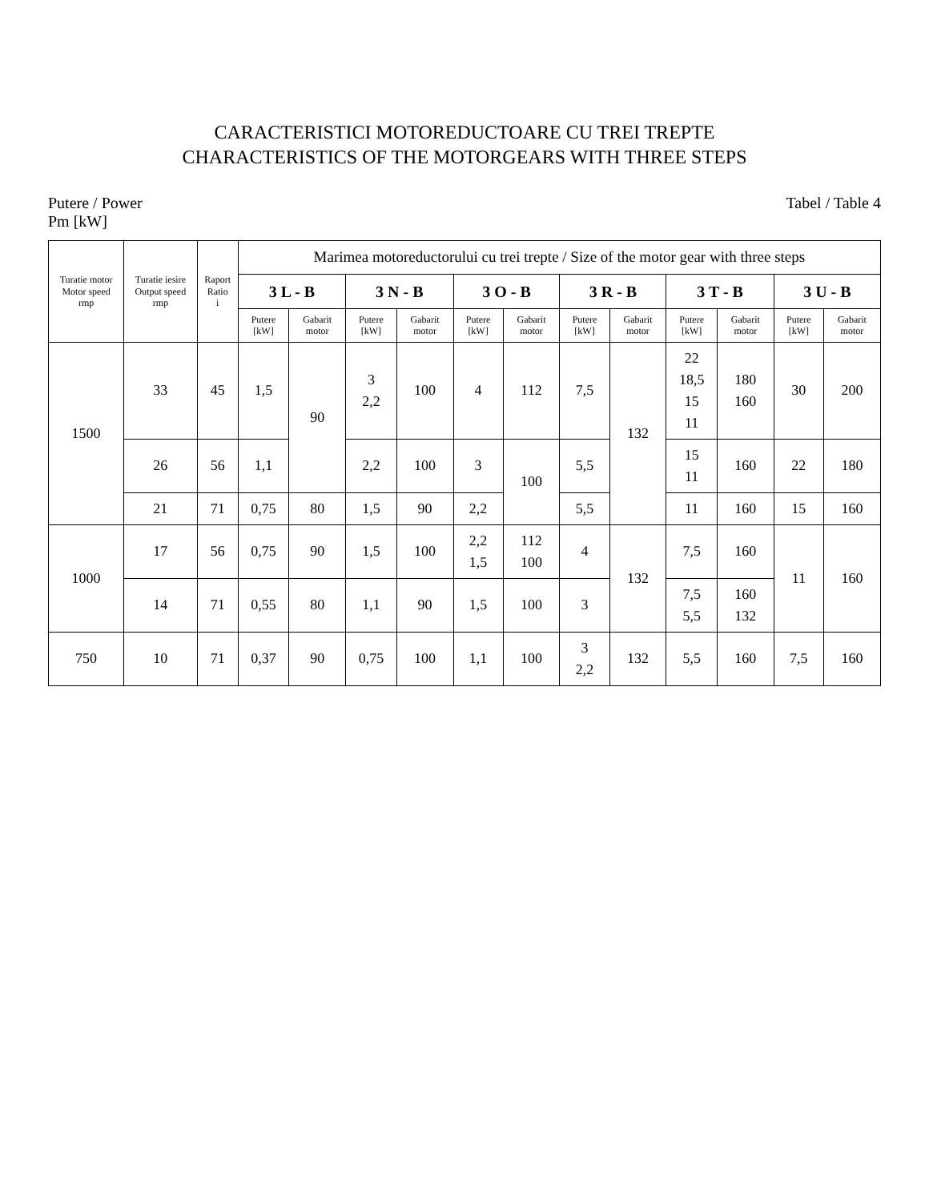CARACTERISTICI MOTOREDUCTOARE CU TREI TREPTE
CHARACTERISTICS OF THE MOTORGEARS WITH THREE STEPS
Putere / Power
Pm [kW]
Tabel / Table 4
| Turatie motor Motor speed rmp | Turatie iesire Output speed rmp | Raport Ratio i | Marimea motoreductorului cu trei trepte / Size of the motor gear with three steps | | | | | | | | | | | |
| --- | --- | --- | --- | --- | --- | --- | --- | --- | --- | --- | --- | --- | --- | --- |
| | | | 3 L - B | | 3 N - B | | 3 O - B | | 3 R - B | | 3 T - B | | 3 U - B | |
| | | | Putere [kW] | Gabarit motor | Putere [kW] | Gabarit motor | Putere [kW] | Gabarit motor | Putere [kW] | Gabarit motor | Putere [kW] | Gabarit motor | Putere [kW] | Gabarit motor |
| 1500 | 33 | 45 | 1,5 | 90 | 3 2,2 | 100 | 4 | 112 | 7,5 | 132 | 22 18,5 15 11 | 180 160 | 30 | 200 |
| | 26 | 56 | 1,1 | | 2,2 | 100 | 3 | 100 | 5,5 | | 15 11 | 160 | 22 | 180 |
| | 21 | 71 | 0,75 | 80 | 1,5 | 90 | 2,2 | | 5,5 | | 11 | 160 | 15 | 160 |
| 1000 | 17 | 56 | 0,75 | 90 | 1,5 | 100 | 2,2 1,5 | 112 100 | 4 | 132 | 7,5 | 160 | 11 | 160 |
| | 14 | 71 | 0,55 | 80 | 1,1 | 90 | 1,5 | 100 | 3 | | 7,5 5,5 | 160 132 | | |
| 750 | 10 | 71 | 0,37 | 90 | 0,75 | 100 | 1,1 | 100 | 3 2,2 | 132 | 5,5 | 160 | 7,5 | 160 |